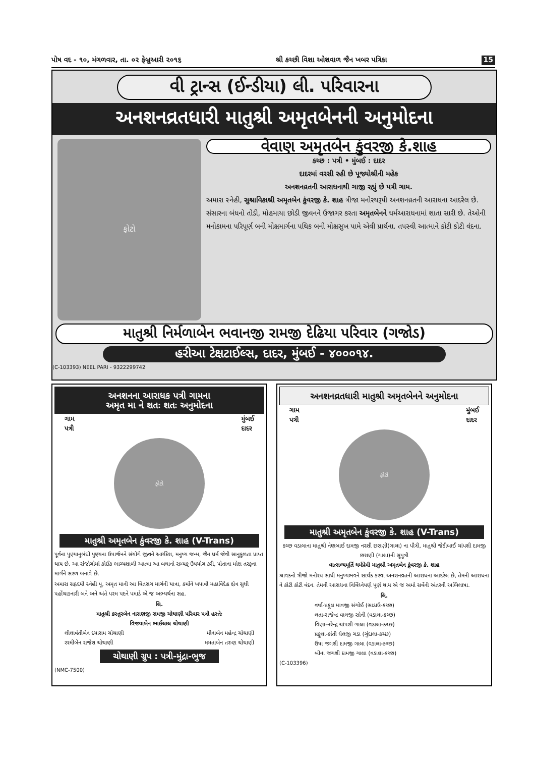પોષ વદ - ૧૦, મંગળવાર, તા. ૦૨ ફેબ્રુઆરી ૨૦૧૬ શ્રી કચ્છી વિશા ઓશવાળ જૈન ખબર પત્રિકા 15
વી ટ્રાન્સ (ઈન્ડીયા) લી. પરિવારના
અનશનવ્રતધારી માતુશ્રી અમૃતબેનની અનુમોદના
ફોટો
વેવાણ અમૃતબેન કુંવરજી કે.શાહ
કચ્છ : પત્રી • મુંબઈ : દાદર
દાદરમાં વરસી રહી છે પૂજ્યોશ્રીની મહેક
અનશનવ્રતની આરાધનાથી ગાજી રહ્યું છે પત્રી ગામ.
અમારા સ્નેહી, સુશ્રાવિકાશ્રી અમૃતબેન કુંવરજી કે. શાહ ત્રીજા મનોરથરૂપી અનશનવ્રતની આરાધના આદરેલ છે. સંસારના બંધનો તોડી, મોહમાયા છોડી જીવનને ઉજાગર કરતા અમૃતબેનને ધર્મઆરાધનામાં શાતા સારી છે. તેઓની મનોકામના પરિપૂર્ણ બની મોક્ષમાર્ગના પથિક બની મોક્ષસુખ પામે એવી પ્રાર્થના. તપસ્વી આત્માને કોટી કોટી વંદના.
માતુશ્રી નિર્મળાબેન ભવાનજી રામજી દેઢિયા પરિવાર (ગજોડ)
હરીઆ ટેક્ષટાઈલ્સ, દાદર, મુંબઈ - ૪૦૦૦૧૪.
(C-103393) NEEL PARI - 9322299742
અનશનના આરાધક પત્રી ગામના
અમૃત મા ને શતઃ શતઃ અનુમોદના
ગામ
પત્રી મુંબઈ
દાદર
ફોટો
માતુશ્રી અમૃતબેન કુંવરજી કે. શાહ (V-Trans)
પૂર્વના પુણ્યાનુબંધી પુણ્યના ઉપાર્જનને સંયોગે જીવને આર્યદેશ, મનુષ્ય જન્મ, જૈન ધર્મ જેવી સાનુકૂળતા પ્રાપ્ત થાય છે. આ સંજોગોમાં કોઈક ભાગ્યશાળી આત્મા આ બધાનો સમ્યક્ ઉપયોગ કરી, પોતાના મોક્ષ તરફના માર્ગને સરળ બનાવે છે.
અમારા સહૃદયી સ્નેહી પૂ. અમૃત માની આ વિતરાગ માર્ગની યાત્રા, કર્મોને ખપાવી મહાવિદેહ ક્ષેત્ર સુધી પહોંચાડનારી બને અને અંતે પરમ પદને પમાડે એ જ અભ્યર્થના સહ.
લિ.
માતુશ્રી કસ્તુરબેન નારાણજી રામજી ચોથાણી પરિવાર પત્રી હસ્તેઃ
વિજયાબેન ભાઈલાલ ચોથાણી
લીલાવંતીબેન દયારામ ચોથાણી મીનાબેન મહેન્દ્ર ચોથાણી
રશ્મીબેન રાજેશ ચોથાણી મમતાબેન તરુણ ચોથાણી
ચોથાણી ગ્રુપ : પત્રી-મુંદ્રા-ભુજ
(NMC-7500)
અનશનવ્રતધારી માતુશ્રી અમૃતબેનને અનુમોદના
ગામ
પત્રી મુંબઈ
દાદર
ફોટો
માતુશ્રી અમૃતબેન કુંવરજી કે. શાહ (V-Trans)
કચ્છ વડાલાના માતુશ્રી નેણબાઈ દામજી નરશી છરાણી(ગાલા) ના પૌત્રી, માતુશ્રી જેઠીબાઈ ચાંપશી દામજી છરાણી (ગાલા)ની સુપુત્રી
વાત્સલ્યમૂર્તિ ધર્મપ્રેમી માતુશ્રી અમૃતબેન કુંવરજી કે. શાહ
શ્રાવકનો ત્રીજો મનોરથ સાધી મનુષ્યભવને સાર્થક કરવા અનશનવ્રતની આરાધના આદરેલ છે, તેમની આરાધના ને કોટી કોટી વંદન. તેમની આરાધના નિર્વિઘ્નેપણે પૂર્ણ થાય એ જ અમો સર્વેની અંતરની અભિલાષા.
લિ.
વર્ષા-પ્રફુલ માવજી સંગોઈ (સાડાઉ-કચ્છ)
લતા-રાજેન્દ્ર વાલજી સોની (વડાલા-કચ્છ)
વિણા-નરેન્દ્ર ચાંપશી ગાલા (વડાલા-કચ્છ)
પ્રફુલા-કાંતી ઘેલજી ગડા (ગુંદાલા-કચ્છ)
ઉષા જગશી દામજી ગાલા (વડાલા-કચ્છ)
બીના જગશી દામજી ગાલા (વડાલા-કચ્છ)
(C-103396)